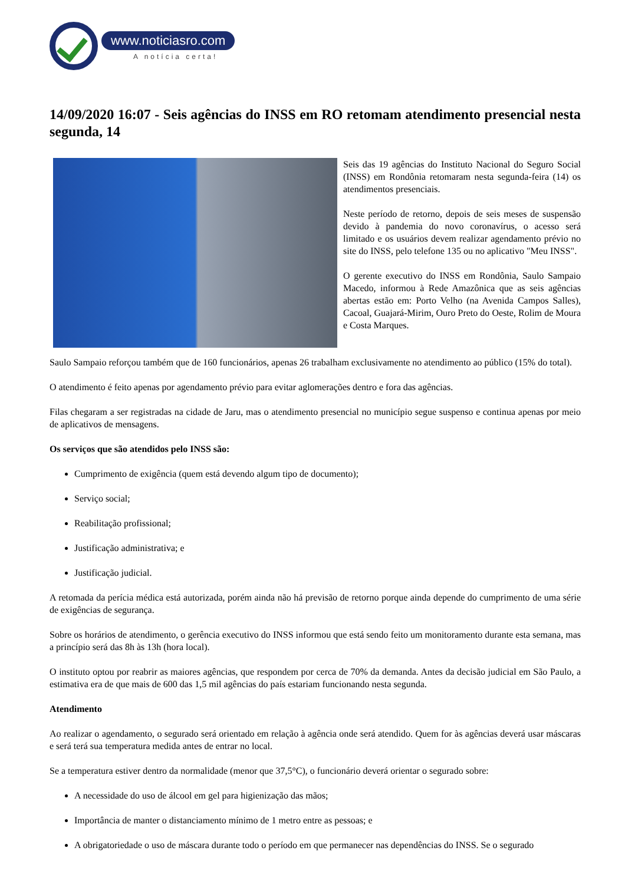www.noticiasro.com
A notícia certa!
14/09/2020 16:07 - Seis agências do INSS em RO retomam atendimento presencial nesta segunda, 14
Seis das 19 agências do Instituto Nacional do Seguro Social (INSS) em Rondônia retomaram nesta segunda-feira (14) os atendimentos presenciais.
Neste período de retorno, depois de seis meses de suspensão devido à pandemia do novo coronavírus, o acesso será limitado e os usuários devem realizar agendamento prévio no site do INSS, pelo telefone 135 ou no aplicativo "Meu INSS".
O gerente executivo do INSS em Rondônia, Saulo Sampaio Macedo, informou à Rede Amazônica que as seis agências abertas estão em: Porto Velho (na Avenida Campos Salles), Cacoal, Guajará-Mirim, Ouro Preto do Oeste, Rolim de Moura e Costa Marques.
Saulo Sampaio reforçou também que de 160 funcionários, apenas 26 trabalham exclusivamente no atendimento ao público (15% do total).
O atendimento é feito apenas por agendamento prévio para evitar aglomerações dentro e fora das agências.
Filas chegaram a ser registradas na cidade de Jaru, mas o atendimento presencial no município segue suspenso e continua apenas por meio de aplicativos de mensagens.
Os serviços que são atendidos pelo INSS são:
Cumprimento de exigência (quem está devendo algum tipo de documento);
Serviço social;
Reabilitação profissional;
Justificação administrativa; e
Justificação judicial.
A retomada da perícia médica está autorizada, porém ainda não há previsão de retorno porque ainda depende do cumprimento de uma série de exigências de segurança.
Sobre os horários de atendimento, o gerência executivo do INSS informou que está sendo feito um monitoramento durante esta semana, mas a princípio será das 8h às 13h (hora local).
O instituto optou por reabrir as maiores agências, que respondem por cerca de 70% da demanda. Antes da decisão judicial em São Paulo, a estimativa era de que mais de 600 das 1,5 mil agências do país estariam funcionando nesta segunda.
Atendimento
Ao realizar o agendamento, o segurado será orientado em relação à agência onde será atendido. Quem for às agências deverá usar máscaras e será terá sua temperatura medida antes de entrar no local.
Se a temperatura estiver dentro da normalidade (menor que 37,5°C), o funcionário deverá orientar o segurado sobre:
A necessidade do uso de álcool em gel para higienização das mãos;
Importância de manter o distanciamento mínimo de 1 metro entre as pessoas; e
A obrigatoriedade o uso de máscara durante todo o período em que permanecer nas dependências do INSS. Se o segurado